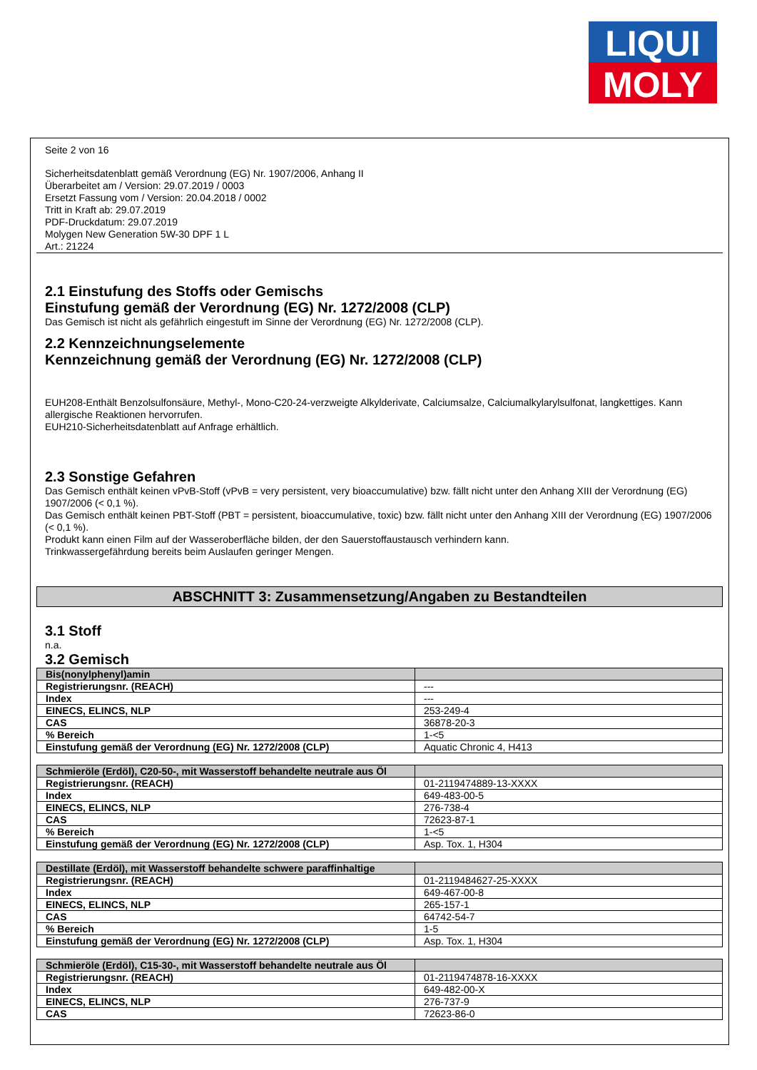LIQUI
MOLY
Seite 2 von 16
Sicherheitsdatenblatt gemäß Verordnung (EG) Nr. 1907/2006, Anhang II
Überarbeitet am / Version: 29.07.2019 / 0003
Ersetzt Fassung vom / Version: 20.04.2018 / 0002
Tritt in Kraft ab: 29.07.2019
PDF-Druckdatum: 29.07.2019
Molygen New Generation 5W-30 DPF 1 L
Art.: 21224
2.1 Einstufung des Stoffs oder Gemischs
Einstufung gemäß der Verordnung (EG) Nr. 1272/2008 (CLP)
Das Gemisch ist nicht als gefährlich eingestuft im Sinne der Verordnung (EG) Nr. 1272/2008 (CLP).
2.2 Kennzeichnungselemente
Kennzeichnung gemäß der Verordnung (EG) Nr. 1272/2008 (CLP)
EUH208-Enthält Benzolsulfonsäure, Methyl-, Mono-C20-24-verzweigte Alkylderivate, Calciumsalze, Calciumalkylarylsulfonat, langkettiges. Kann allergische Reaktionen hervorrufen.
EUH210-Sicherheitsdatenblatt auf Anfrage erhältlich.
2.3 Sonstige Gefahren
Das Gemisch enthält keinen vPvB-Stoff (vPvB = very persistent, very bioaccumulative) bzw. fällt nicht unter den Anhang XIII der Verordnung (EG) 1907/2006 (< 0,1 %).
Das Gemisch enthält keinen PBT-Stoff (PBT = persistent, bioaccumulative, toxic) bzw. fällt nicht unter den Anhang XIII der Verordnung (EG) 1907/2006 (< 0,1 %).
Produkt kann einen Film auf der Wasseroberfläche bilden, der den Sauerstoffaustausch verhindern kann.
Trinkwassergefährdung bereits beim Auslaufen geringer Mengen.
ABSCHNITT 3: Zusammensetzung/Angaben zu Bestandteilen
3.1 Stoff
n.a.
3.2 Gemisch
| Bis(nonylphenyl)amin | |
| --- | --- |
| Registrierungsnr. (REACH) | --- |
| Index | --- |
| EINECS, ELINCS, NLP | 253-249-4 |
| CAS | 36878-20-3 |
| % Bereich | 1-<5 |
| Einstufung gemäß der Verordnung (EG) Nr. 1272/2008 (CLP) | Aquatic Chronic 4, H413 |
| Schmieröle (Erdöl), C20-50-, mit Wasserstoff behandelte neutrale aus Öl | |
| --- | --- |
| Registrierungsnr. (REACH) | 01-2119474889-13-XXXX |
| Index | 649-483-00-5 |
| EINECS, ELINCS, NLP | 276-738-4 |
| CAS | 72623-87-1 |
| % Bereich | 1-<5 |
| Einstufung gemäß der Verordnung (EG) Nr. 1272/2008 (CLP) | Asp. Tox. 1, H304 |
| Destillate (Erdöl), mit Wasserstoff behandelte schwere paraffinhaltige | |
| --- | --- |
| Registrierungsnr. (REACH) | 01-2119484627-25-XXXX |
| Index | 649-467-00-8 |
| EINECS, ELINCS, NLP | 265-157-1 |
| CAS | 64742-54-7 |
| % Bereich | 1-5 |
| Einstufung gemäß der Verordnung (EG) Nr. 1272/2008 (CLP) | Asp. Tox. 1, H304 |
| Schmieröle (Erdöl), C15-30-, mit Wasserstoff behandelte neutrale aus Öl | |
| --- | --- |
| Registrierungsnr. (REACH) | 01-2119474878-16-XXXX |
| Index | 649-482-00-X |
| EINECS, ELINCS, NLP | 276-737-9 |
| CAS | 72623-86-0 |